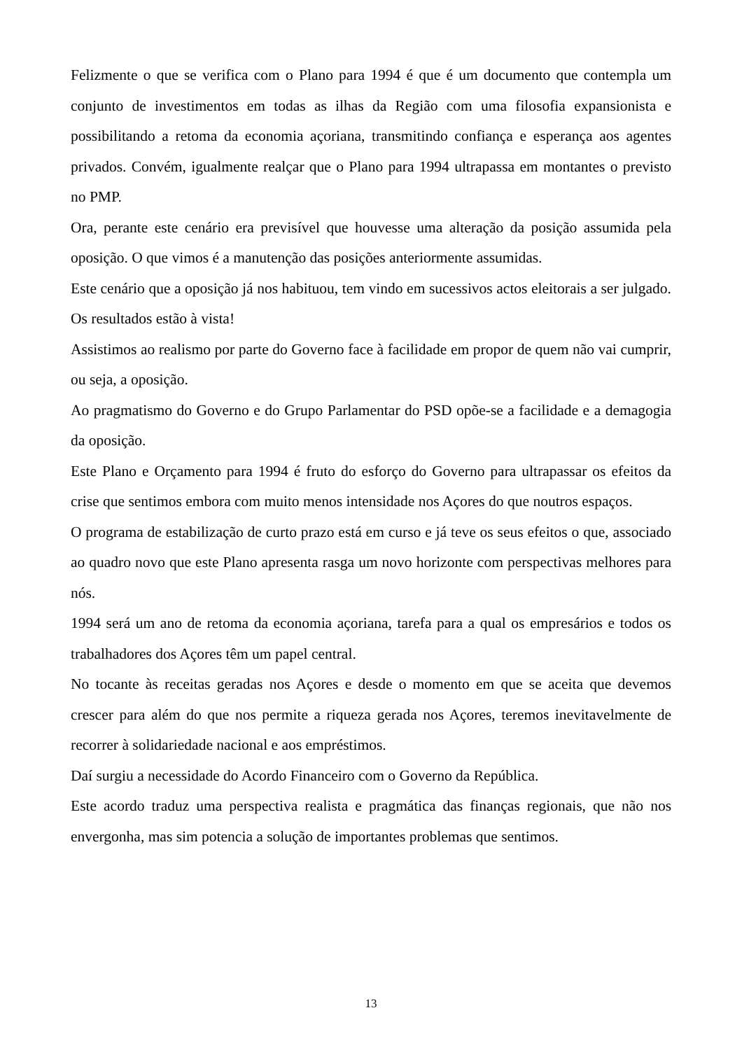Felizmente o que se verifica com o Plano para 1994 é que é um documento que contempla um conjunto de investimentos em todas as ilhas da Região com uma filosofia expansionista e possibilitando a retoma da economia açoriana, transmitindo confiança e esperança aos agentes privados. Convém, igualmente realçar que o Plano para 1994 ultrapassa em montantes o previsto no PMP.
Ora, perante este cenário era previsível que houvesse uma alteração da posição assumida pela oposição. O que vimos é a manutenção das posições anteriormente assumidas.
Este cenário que a oposição já nos habituou, tem vindo em sucessivos actos eleitorais a ser julgado. Os resultados estão à vista!
Assistimos ao realismo por parte do Governo face à facilidade em propor de quem não vai cumprir, ou seja, a oposição.
Ao pragmatismo do Governo e do Grupo Parlamentar do PSD opõe-se a facilidade e a demagogia da oposição.
Este Plano e Orçamento para 1994 é fruto do esforço do Governo para ultrapassar os efeitos da crise que sentimos embora com muito menos intensidade nos Açores do que noutros espaços.
O programa de estabilização de curto prazo está em curso e já teve os seus efeitos o que, associado ao quadro novo que este Plano apresenta rasga um novo horizonte com perspectivas melhores para nós.
1994 será um ano de retoma da economia açoriana, tarefa para a qual os empresários e todos os trabalhadores dos Açores têm um papel central.
No tocante às receitas geradas nos Açores e desde o momento em que se aceita que devemos crescer para além do que nos permite a riqueza gerada nos Açores, teremos inevitavelmente de recorrer à solidariedade nacional e aos empréstimos.
Daí surgiu a necessidade do Acordo Financeiro com o Governo da República.
Este acordo traduz uma perspectiva realista e pragmática das finanças regionais, que não nos envergonha, mas sim potencia a solução de importantes problemas que sentimos.
13